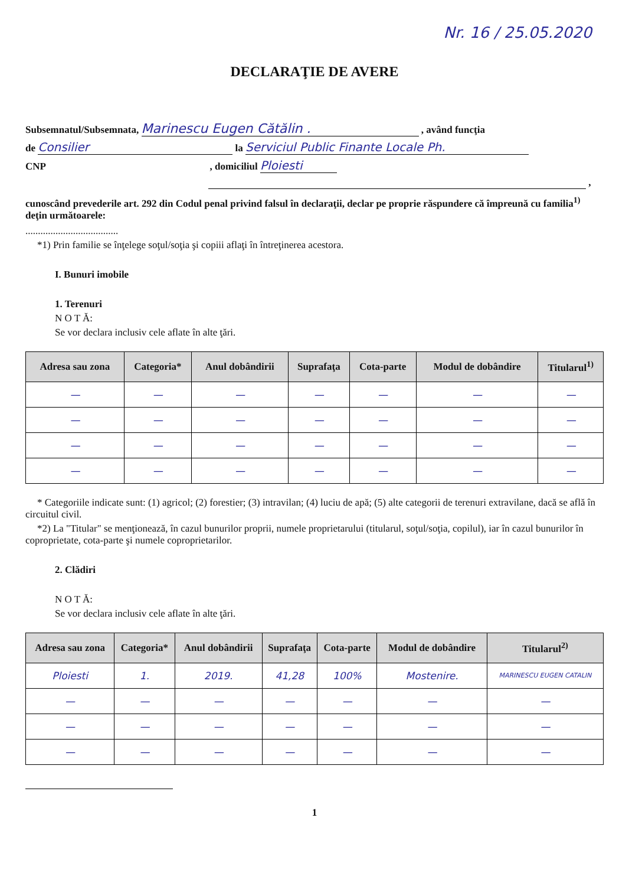Nr. 16 / 25.05.2020
DECLARAŢIE DE AVERE
Subsemnatul/Subsemnata, Marinescu Eugen Cătălin . , având funcţia
de Consilier la Serviciul Public Finante Locale Ph.
CNP , domiciliul Ploiesti
,
cunoscând prevederile art. 292 din Codul penal privind falsul în declaraţii, declar pe proprie răspundere că împreună cu familia<sup>1)</sup> deţin următoarele:
.....................................
*1) Prin familie se înţelege soţul/soţia şi copiii aflaţi în întreţinerea acestora.
I. Bunuri imobile
1. Terenuri
N O T Ă:
Se vor declara inclusiv cele aflate în alte ţări.
| Adresa sau zona | Categoria* | Anul dobândirii | Suprafaţa | Cota-parte | Modul de dobândire | Titularul<sup>1)</sup> |
| --- | --- | --- | --- | --- | --- | --- |
| — | — | — | — | — | — | — |
| — | — | — | — | — | — | — |
| — | — | — | — | — | — | — |
| — | — | — | — | — | — | — |
* Categoriile indicate sunt: (1) agricol; (2) forestier; (3) intravilan; (4) luciu de apă; (5) alte categorii de terenuri extravilane, dacă se află în circuitul civil.
*2) La "Titular" se menţionează, în cazul bunurilor proprii, numele proprietarului (titularul, soţul/soţia, copilul), iar în cazul bunurilor în coproprietate, cota-parte şi numele coproprietarilor.
2. Clădiri
N O T Ă:
Se vor declara inclusiv cele aflate în alte ţări.
| Adresa sau zona | Categoria* | Anul dobândirii | Suprafaţa | Cota-parte | Modul de dobândire | Titularul<sup>2)</sup> |
| --- | --- | --- | --- | --- | --- | --- |
| Ploiesti | 1. | 2019. | 41,28 | 100% | Mostenire. | MARINESCU EUGEN CATALIN |
| — | — | — | — | — | — | — |
| — | — | — | — | — | — | — |
| — | — | — | — | — | — | — |
1